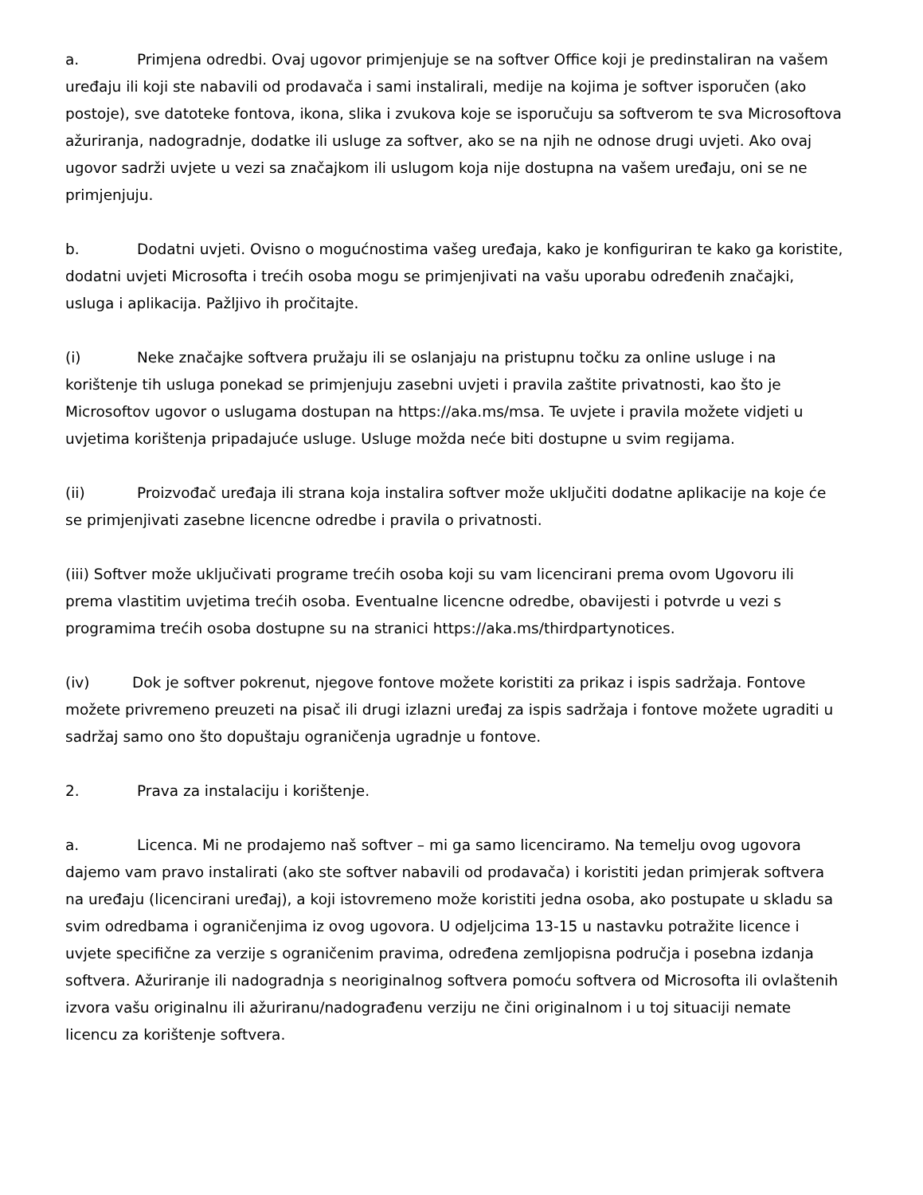a. Primjena odredbi. Ovaj ugovor primjenjuje se na softver Office koji je predinstaliran na vašem uređaju ili koji ste nabavili od prodavača i sami instalirali, medije na kojima je softver isporučen (ako postoje), sve datoteke fontova, ikona, slika i zvukova koje se isporučuju sa softverom te sva Microsoftova ažuriranja, nadogradnje, dodatke ili usluge za softver, ako se na njih ne odnose drugi uvjeti. Ako ovaj ugovor sadrži uvjete u vezi sa značajkom ili uslugom koja nije dostupna na vašem uređaju, oni se ne primjenjuju.
b. Dodatni uvjeti. Ovisno o mogućnostima vašeg uređaja, kako je konfiguriran te kako ga koristite, dodatni uvjeti Microsofta i trećih osoba mogu se primjenjivati na vašu uporabu određenih značajki, usluga i aplikacija. Pažljivo ih pročitajte.
(i) Neke značajke softvera pružaju ili se oslanjaju na pristupnu točku za online usluge i na korištenje tih usluga ponekad se primjenjuju zasebni uvjeti i pravila zaštite privatnosti, kao što je Microsoftov ugovor o uslugama dostupan na https://aka.ms/msa. Te uvjete i pravila možete vidjeti u uvjetima korištenja pripadajuće usluge. Usluge možda neće biti dostupne u svim regijama.
(ii) Proizvođač uređaja ili strana koja instalira softver može uključiti dodatne aplikacije na koje će se primjenjivati zasebne licencne odredbe i pravila o privatnosti.
(iii) Softver može uključivati programe trećih osoba koji su vam licencirani prema ovom Ugovoru ili prema vlastitim uvjetima trećih osoba. Eventualne licencne odredbe, obavijesti i potvrde u vezi s programima trećih osoba dostupne su na stranici https://aka.ms/thirdpartynotices.
(iv) Dok je softver pokrenut, njegove fontove možete koristiti za prikaz i ispis sadržaja. Fontove možete privremeno preuzeti na pisač ili drugi izlazni uređaj za ispis sadržaja i fontove možete ugraditi u sadržaj samo ono što dopuštaju ograničenja ugradnje u fontove.
2. Prava za instalaciju i korištenje.
a. Licenca. Mi ne prodajemo naš softver – mi ga samo licenciramo. Na temelju ovog ugovora dajemo vam pravo instalirati (ako ste softver nabavili od prodavača) i koristiti jedan primjerak softvera na uređaju (licencirani uređaj), a koji istovremeno može koristiti jedna osoba, ako postupate u skladu sa svim odredbama i ograničenjima iz ovog ugovora. U odjeljcima 13-15 u nastavku potražite licence i uvjete specifične za verzije s ograničenim pravima, određena zemljopisna područja i posebna izdanja softvera. Ažuriranje ili nadogradnja s neoriginalnog softvera pomoću softvera od Microsofta ili ovlaštenih izvora vašu originalnu ili ažuriranu/nadograđenu verziju ne čini originalnom i u toj situaciji nemate licencu za korištenje softvera.